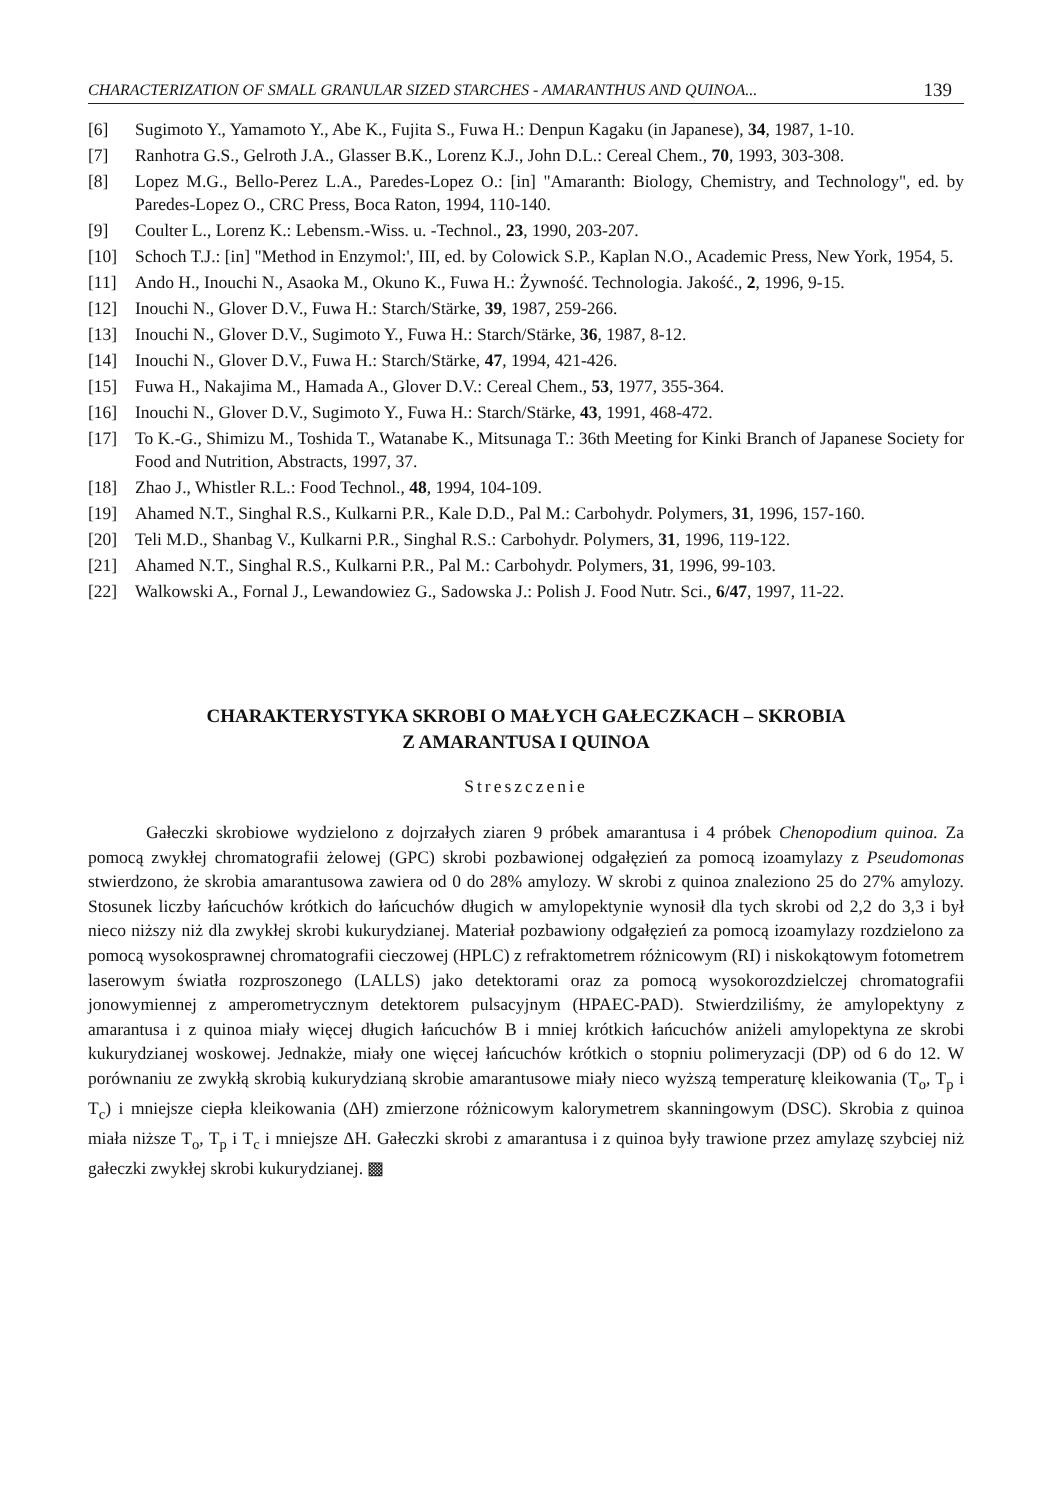CHARACTERIZATION OF SMALL GRANULAR SIZED STARCHES - AMARANTHUS AND QUINOA... 139
[6] Sugimoto Y., Yamamoto Y., Abe K., Fujita S., Fuwa H.: Denpun Kagaku (in Japanese), 34, 1987, 1-10.
[7] Ranhotra G.S., Gelroth J.A., Glasser B.K., Lorenz K.J., John D.L.: Cereal Chem., 70, 1993, 303-308.
[8] Lopez M.G., Bello-Perez L.A., Paredes-Lopez O.: [in] "Amaranth: Biology, Chemistry, and Technology", ed. by Paredes-Lopez O., CRC Press, Boca Raton, 1994, 110-140.
[9] Coulter L., Lorenz K.: Lebensm.-Wiss. u. -Technol., 23, 1990, 203-207.
[10] Schoch T.J.: [in] "Method in Enzymol:', III, ed. by Colowick S.P., Kaplan N.O., Academic Press, New York, 1954, 5.
[11] Ando H., Inouchi N., Asaoka M., Okuno K., Fuwa H.: Żywność. Technologia. Jakość., 2, 1996, 9-15.
[12] Inouchi N., Glover D.V., Fuwa H.: Starch/Stärke, 39, 1987, 259-266.
[13] Inouchi N., Glover D.V., Sugimoto Y., Fuwa H.: Starch/Stärke, 36, 1987, 8-12.
[14] Inouchi N., Glover D.V., Fuwa H.: Starch/Stärke, 47, 1994, 421-426.
[15] Fuwa H., Nakajima M., Hamada A., Glover D.V.: Cereal Chem., 53, 1977, 355-364.
[16] Inouchi N., Glover D.V., Sugimoto Y., Fuwa H.: Starch/Stärke, 43, 1991, 468-472.
[17] To K.-G., Shimizu M., Toshida T., Watanabe K., Mitsunaga T.: 36th Meeting for Kinki Branch of Japanese Society for Food and Nutrition, Abstracts, 1997, 37.
[18] Zhao J., Whistler R.L.: Food Technol., 48, 1994, 104-109.
[19] Ahamed N.T., Singhal R.S., Kulkarni P.R., Kale D.D., Pal M.: Carbohydr. Polymers, 31, 1996, 157-160.
[20] Teli M.D., Shanbag V., Kulkarni P.R., Singhal R.S.: Carbohydr. Polymers, 31, 1996, 119-122.
[21] Ahamed N.T., Singhal R.S., Kulkarni P.R., Pal M.: Carbohydr. Polymers, 31, 1996, 99-103.
[22] Walkowski A., Fornal J., Lewandowiez G., Sadowska J.: Polish J. Food Nutr. Sci., 6/47, 1997, 11-22.
CHARAKTERYSTYKA SKROBI O MAŁYCH GAŁECZKACH – SKROBIA
Z AMARANTUSA I QUINOA
Streszczenie
Gałeczki skrobiowe wydzielono z dojrzałych ziaren 9 próbek amarantusa i 4 próbek Chenopodium quinoa. Za pomocą zwykłej chromatografii żelowej (GPC) skrobi pozbawionej odgałęzień za pomocą izoamylazy z Pseudomonas stwierdzono, że skrobia amarantusowa zawiera od 0 do 28% amylozy. W skrobi z quinoa znaleziono 25 do 27% amylozy. Stosunek liczby łańcuchów krótkich do łańcuchów długich w amylopektynie wynosił dla tych skrobi od 2,2 do 3,3 i był nieco niższy niż dla zwykłej skrobi kukurydzianej. Materiał pozbawiony odgałęzień za pomocą izoamylazy rozdzielono za pomocą wysokosprawnej chromatografii cieczowej (HPLC) z refraktometrem różnicowym (RI) i niskokątowym fotometrem laserowym światła rozproszonego (LALLS) jako detektorami oraz za pomocą wysokorozdzielczej chromatografii jonowymiennej z amperometrycznym detektorem pulsacyjnym (HPAEC-PAD). Stwierdziliśmy, że amylopektyny z amarantusa i z quinoa miały więcej długich łańcuchów B i mniej krótkich łańcuchów aniżeli amylopektyna ze skrobi kukurydzianej woskowej. Jednakże, miały one więcej łańcuchów krótkich o stopniu polimeryzacji (DP) od 6 do 12. W porównaniu ze zwykłą skrobią kukurydzianą skrobie amarantusowe miały nieco wyższą temperaturę kleikowania (T<sub>o</sub>, T<sub>p</sub> i T<sub>c</sub>) i mniejsze ciepła kleikowania (ΔH) zmierzone różnicowym kalorymetrem skanningowym (DSC). Skrobia z quinoa miała niższe T<sub>o</sub>, T<sub>p</sub> i T<sub>c</sub> i mniejsze ΔH. Gałeczki skrobi z amarantusa i z quinoa były trawione przez amylazę szybciej niż gałeczki zwykłej skrobi kukurydzianej. ▩